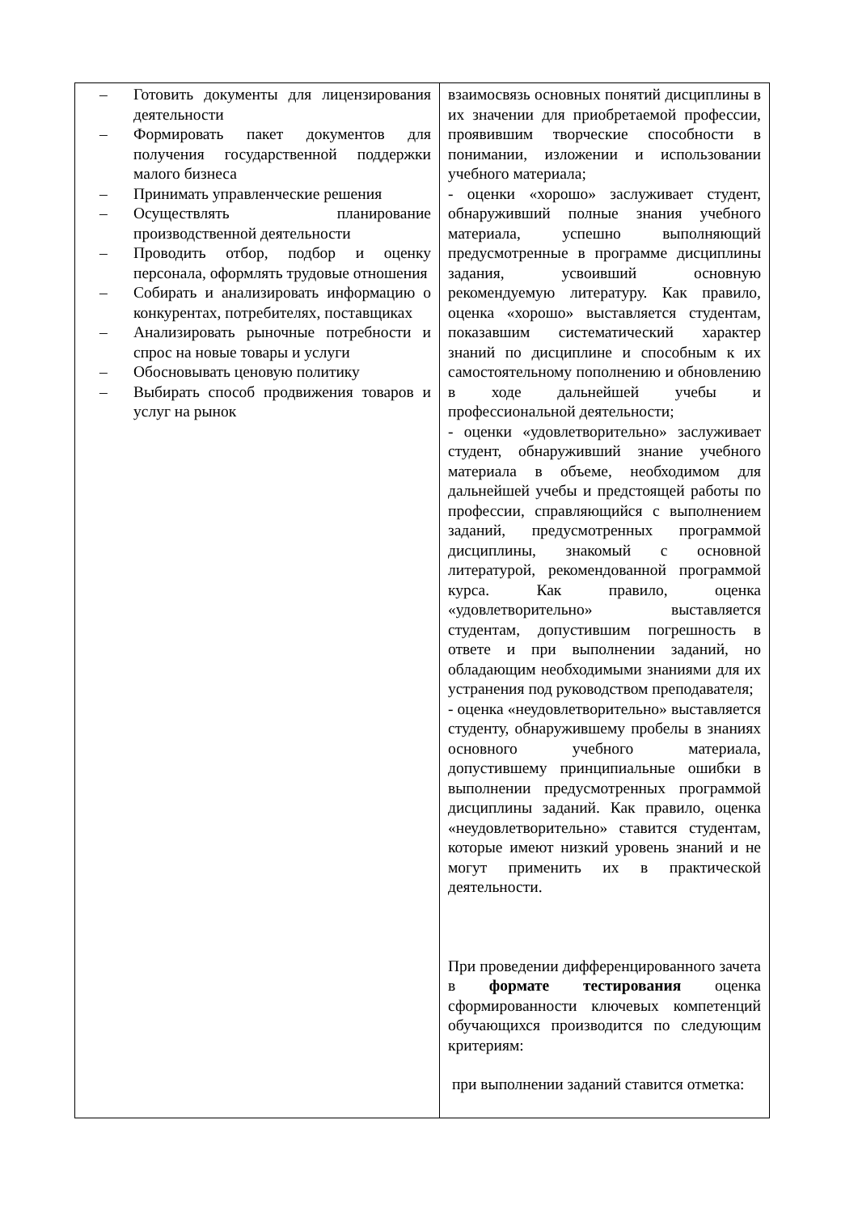| – Готовить документы для лицензирования деятельности – Формировать пакет документов для получения государственной поддержки малого бизнеса – Принимать управленческие решения – Осуществлять планирование производственной деятельности – Проводить отбор, подбор и оценку персонала, оформлять трудовые отношения – Собирать и анализировать информацию о конкурентах, потребителях, поставщиках – Анализировать рыночные потребности и спрос на новые товары и услуги – Обосновывать ценовую политику – Выбирать способ продвижения товаров и услуг на рынок | взаимосвязь основных понятий дисциплины в их значении для приобретаемой профессии, проявившим творческие способности в понимании, изложении и использовании учебного материала; - оценки «хорошо» заслуживает студент, обнаруживший полные знания учебного материала, успешно выполняющий предусмотренные в программе дисциплины задания, усвоивший основную рекомендуемую литературу. Как правило, оценка «хорошо» выставляется студентам, показавшим систематический характер знаний по дисциплине и способным к их самостоятельному пополнению и обновлению в ходе дальнейшей учебы и профессиональной деятельности; - оценки «удовлетворительно» заслуживает студент, обнаруживший знание учебного материала в объеме, необходимом для дальнейшей учебы и предстоящей работы по профессии, справляющийся с выполнением заданий, предусмотренных программой дисциплины, знакомый с основной литературой, рекомендованной программой курса. Как правило, оценка «удовлетворительно» выставляется студентам, допустившим погрешность в ответе и при выполнении заданий, но обладающим необходимыми знаниями для их устранения под руководством преподавателя; - оценка «неудовлетворительно» выставляется студенту, обнаружившему пробелы в знаниях основного учебного материала, допустившему принципиальные ошибки в выполнении предусмотренных программой дисциплины заданий. Как правило, оценка «неудовлетворительно» ставится студентам, которые имеют низкий уровень знаний и не могут применить их в практической деятельности. При проведении дифференцированного зачета в формате тестирования оценка сформированности ключевых компетенций обучающихся производится по следующим критериям: при выполнении заданий ставится отметка: |